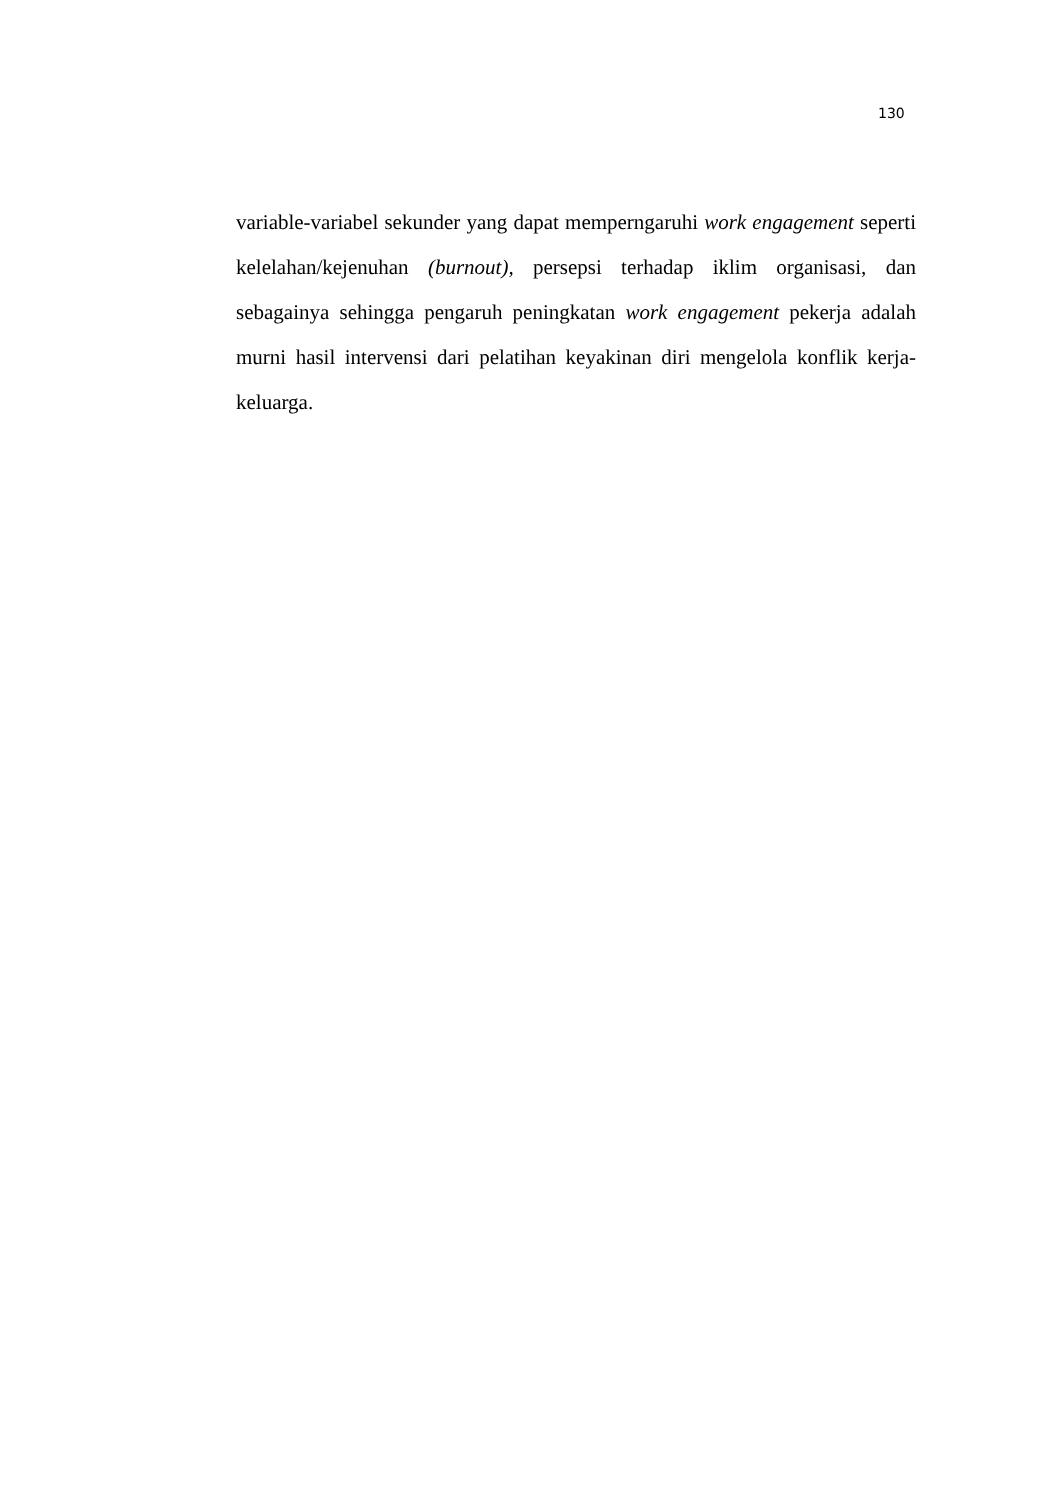130
variable-variabel sekunder yang dapat memperngaruhi work engagement seperti kelelahan/kejenuhan (burnout), persepsi terhadap iklim organisasi, dan sebagainya sehingga pengaruh peningkatan work engagement pekerja adalah murni hasil intervensi dari pelatihan keyakinan diri mengelola konflik kerja-keluarga.